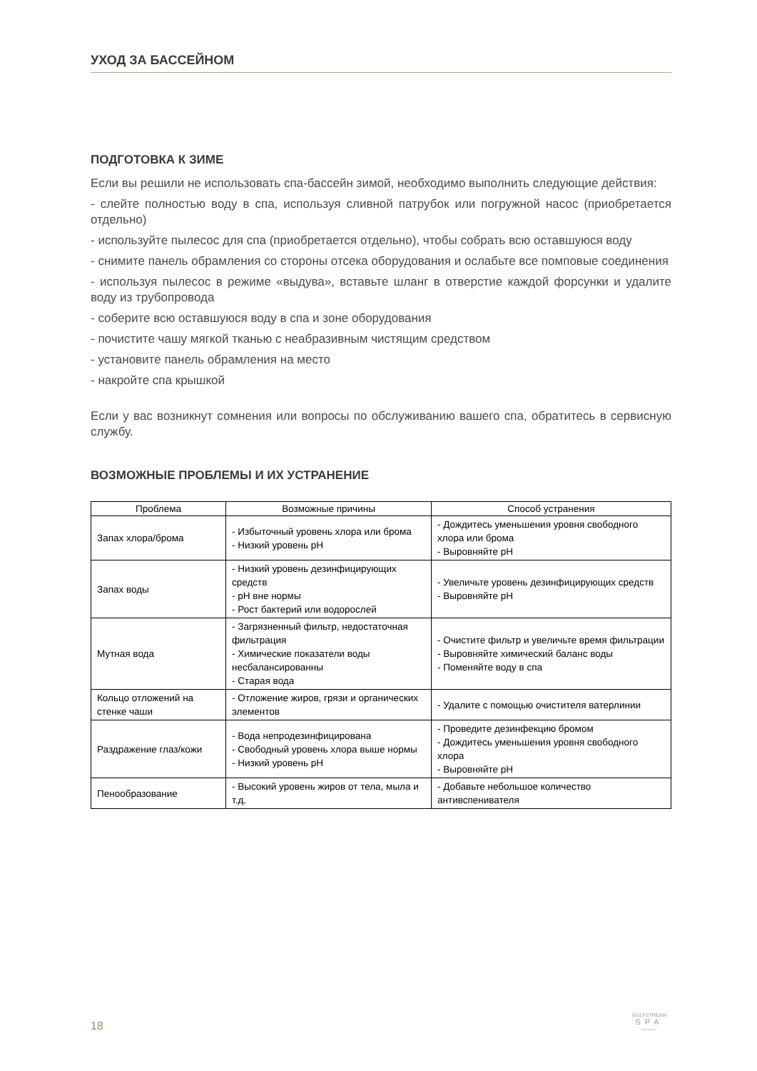УХОД ЗА БАССЕЙНОМ
ПОДГОТОВКА К ЗИМЕ
Если вы решили не использовать спа-бассейн зимой, необходимо выполнить следующие действия:
- слейте полностью воду в спа, используя сливной патрубок или погружной насос (приобретается отдельно)
- используйте пылесос для спа (приобретается отдельно), чтобы собрать всю оставшуюся воду
- снимите панель обрамления со стороны отсека оборудования и ослабьте все помповые соединения
- используя пылесос в режиме «выдува», вставьте шланг в отверстие каждой форсунки и удалите воду из трубопровода
- соберите всю оставшуюся воду в спа и зоне оборудования
- почистите чашу мягкой тканью с неабразивным чистящим средством
- установите панель обрамления на место
- накройте спа крышкой
Если у вас возникнут сомнения или вопросы по обслуживанию вашего спа, обратитесь в сервисную службу.
ВОЗМОЖНЫЕ ПРОБЛЕМЫ И ИХ УСТРАНЕНИЕ
| Проблема | Возможные причины | Способ устранения |
| --- | --- | --- |
| Запах хлора/брома | - Избыточный уровень хлора или брома - Низкий уровень pH | - Дождитесь уменьшения уровня свободного хлора или брома - Выровняйте pH |
| Запах воды | - Низкий уровень дезинфицирующих средств - pH вне нормы - Рост бактерий или водорослей | - Увеличьте уровень дезинфицирующих средств - Выровняйте pH |
| Мутная вода | - Загрязненный фильтр, недостаточная фильтрация - Химические показатели воды несбалансированны - Старая вода | - Очистите фильтр и увеличьте время фильтрации - Выровняйте химический баланс воды - Поменяйте воду в спа |
| Кольцо отложений на стенке чаши | - Отложение жиров, грязи и органических элементов | - Удалите с помощью очистителя ватерлинии |
| Раздражение глаз/кожи | - Вода непродезинфицирована - Свободный уровень хлора выше нормы - Низкий уровень pH | - Проведите дезинфекцию бромом - Дождитесь уменьшения уровня свободного хлора - Выровняйте pH |
| Пенообразование | - Высокий уровень жиров от тела, мыла и т.д. | - Добавьте небольшое количество антивспенивателя |
18
GULFSTREAM
SPA
〰〰〰